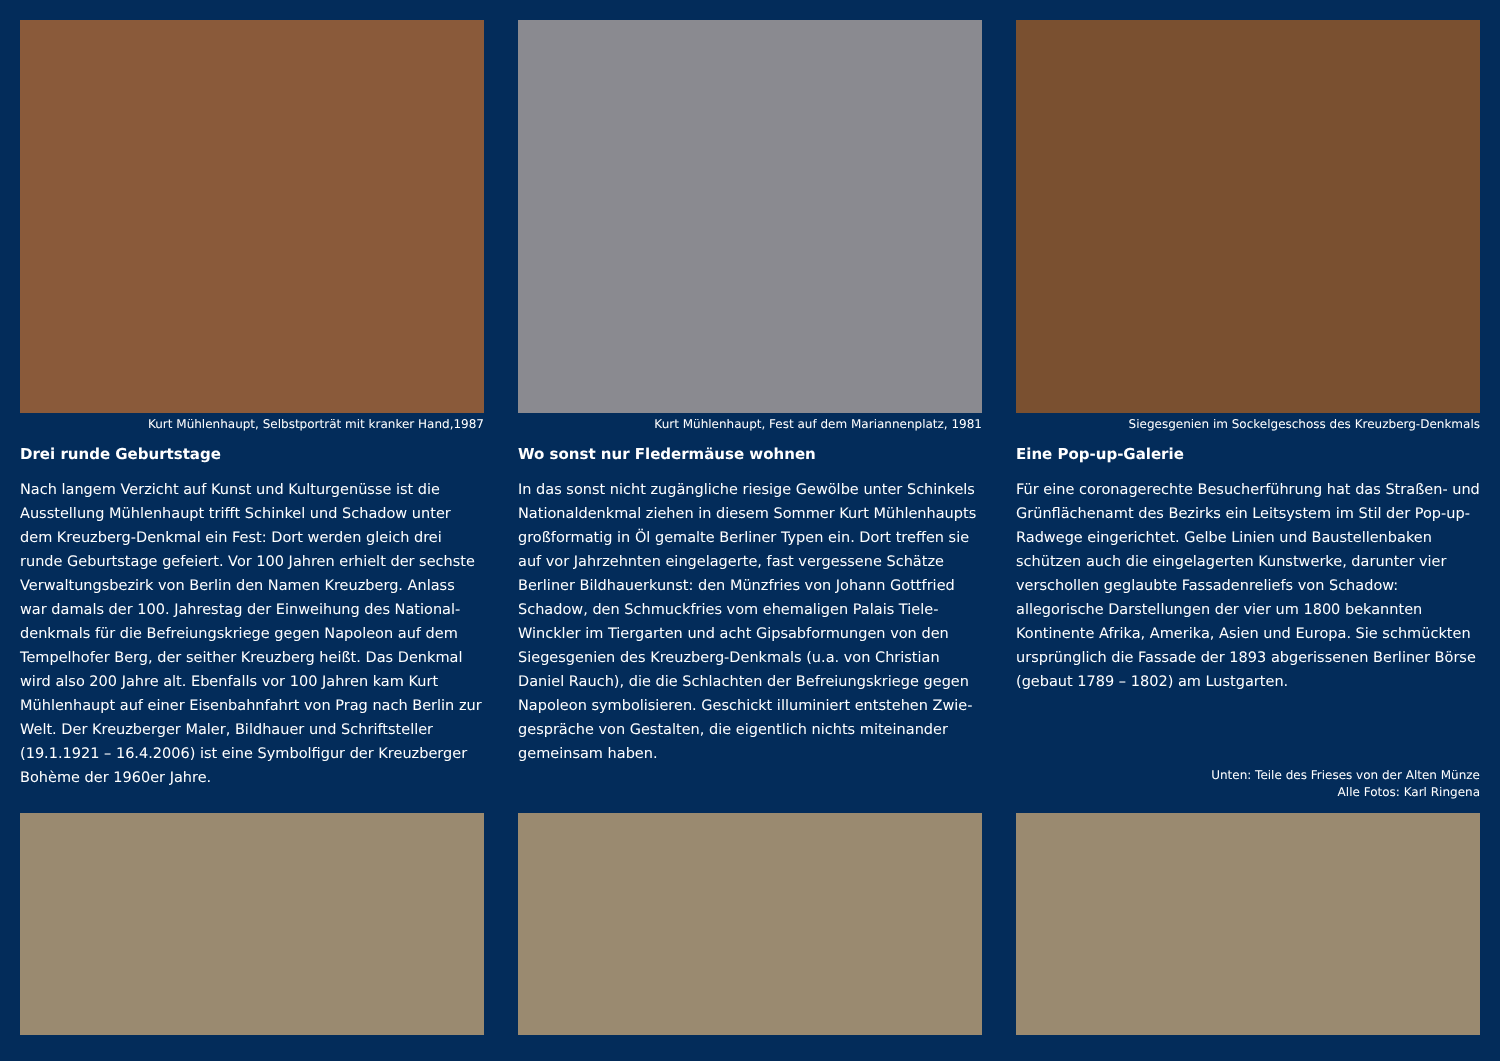Kurt Mühlenhaupt, Selbstporträt mit kranker Hand,1987
Drei runde Geburtstage
Nach langem Verzicht auf Kunst und Kulturgenüsse ist die Ausstellung Mühlenhaupt trifft Schinkel und Schadow unter dem Kreuzberg-Denkmal ein Fest: Dort werden gleich drei runde Geburtstage gefeiert. Vor 100 Jahren erhielt der sechste Verwaltungsbezirk von Berlin den Namen Kreuzberg. Anlass war damals der 100. Jahrestag der Einweihung des National­denkmals für die Befreiungskriege gegen Napoleon auf dem Tempelhofer Berg, der seither Kreuzberg heißt. Das Denkmal wird also 200 Jahre alt. Ebenfalls vor 100 Jahren kam Kurt Mühlenhaupt auf einer Eisenbahnfahrt von Prag nach Berlin zur Welt. Der Kreuzberger Maler, Bildhauer und Schriftsteller (19.1.1921 – 16.4.2006) ist eine Symbolfigur der Kreuzberger Bohème der 1960er Jahre.
Kurt Mühlenhaupt, Fest auf dem Mariannenplatz, 1981
Wo sonst nur Fledermäuse wohnen
In das sonst nicht zugängliche riesige Gewölbe unter Schinkels Nationaldenkmal ziehen in diesem Sommer Kurt Mühlen­haupts großformatig in Öl gemalte Berliner Typen ein. Dort treffen sie auf vor Jahrzehnten eingelagerte, fast vergessene Schätze Berliner Bildhauerkunst: den Münzfries von Johann Gottfried Schadow, den Schmuckfries vom ehemaligen Palais Tiele-Winckler im Tiergarten und acht Gipsabformungen von den Siegesgenien des Kreuzberg-Denkmals (u.a. von Christian Daniel Rauch), die die Schlachten der Befreiungskriege gegen Napoleon symbolisieren. Geschickt illuminiert entstehen Zwie­gespräche von Gestalten, die eigentlich nichts miteinander gemeinsam haben.
Siegesgenien im Sockelgeschoss des Kreuzberg-Denkmals
Eine Pop-up-Galerie
Für eine coronagerechte Besucherführung hat das Straßen- und Grünflächenamt des Bezirks ein Leitsystem im Stil der Pop-up-Radwege eingerichtet. Gelbe Linien und Baustellen­baken schützen auch die eingelagerten Kunstwerke, darun­ter vier verschollen geglaubte Fassadenreliefs von Schadow: allegorische Darstellungen der vier um 1800 bekannten Kontinente Afrika, Amerika, Asien und Europa. Sie schmück­ten ursprünglich die Fassade der 1893 abgerissenen Berliner Börse (gebaut 1789 – 1802) am Lustgarten.
Unten: Teile des Frieses von der Alten Münze
Alle Fotos: Karl Ringena